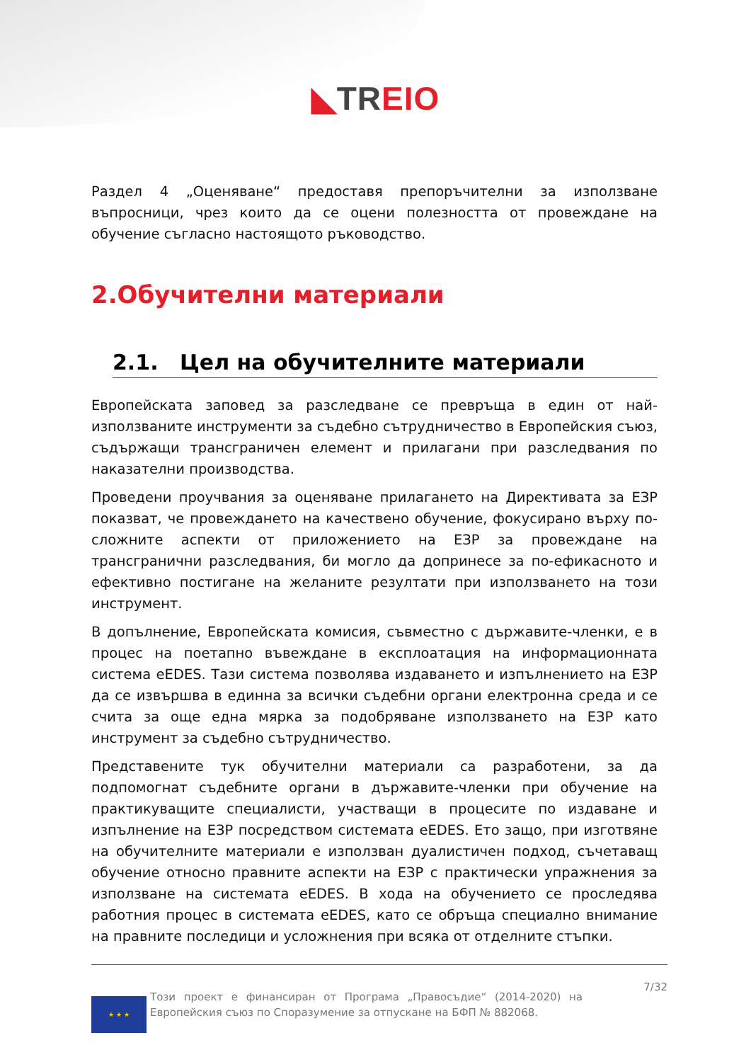◣TR EIO
Раздел 4 „Оценяване“ предоставя препоръчителни за използване въпросници, чрез които да се оцени полезността от провеждане на обучение съгласно настоящото ръководство.
2.Обучителни материали
2.1. Цел на обучителните материали
Европейската заповед за разследване се превръща в един от най-използваните инструменти за съдебно сътрудничество в Европейския съюз, съдържащи трансграничен елемент и прилагани при разследвания по наказателни производства.
Проведени проучвания за оценяване прилагането на Директивата за ЕЗР показват, че провеждането на качествено обучение, фокусирано върху по-сложните аспекти от приложението на ЕЗР за провеждане на трансгранични разследвания, би могло да допринесе за по-ефикасното и ефективно постигане на желаните резултати при използването на този инструмент.
В допълнение, Европейската комисия, съвместно с държавите-членки, е в процес на поетапно въвеждане в експлоатация на информационната система eEDES. Тази система позволява издаването и изпълнението на ЕЗР да се извършва в единна за всички съдебни органи електронна среда и се счита за още една мярка за подобряване използването на ЕЗР като инструмент за съдебно сътрудничество.
Представените тук обучителни материали са разработени, за да подпомогнат съдебните органи в държавите-членки при обучение на практикуващите специалисти, участващи в процесите по издаване и изпълнение на ЕЗР посредством системата eEDES. Ето защо, при изготвяне на обучителните материали е използван дуалистичен подход, съчетаващ обучение относно правните аспекти на ЕЗР с практически упражнения за използване на системата eEDES. В хода на обучението се проследява работния процес в системата eEDES, като се обръща специално внимание на правните последици и усложнения при всяка от отделните стъпки.
★ ★ ★
Този проект е финансиран от Програма „Правосъдие“ (2014-2020) на Европейския съюз по Споразумение за отпускане на БФП № 882068.
7/32